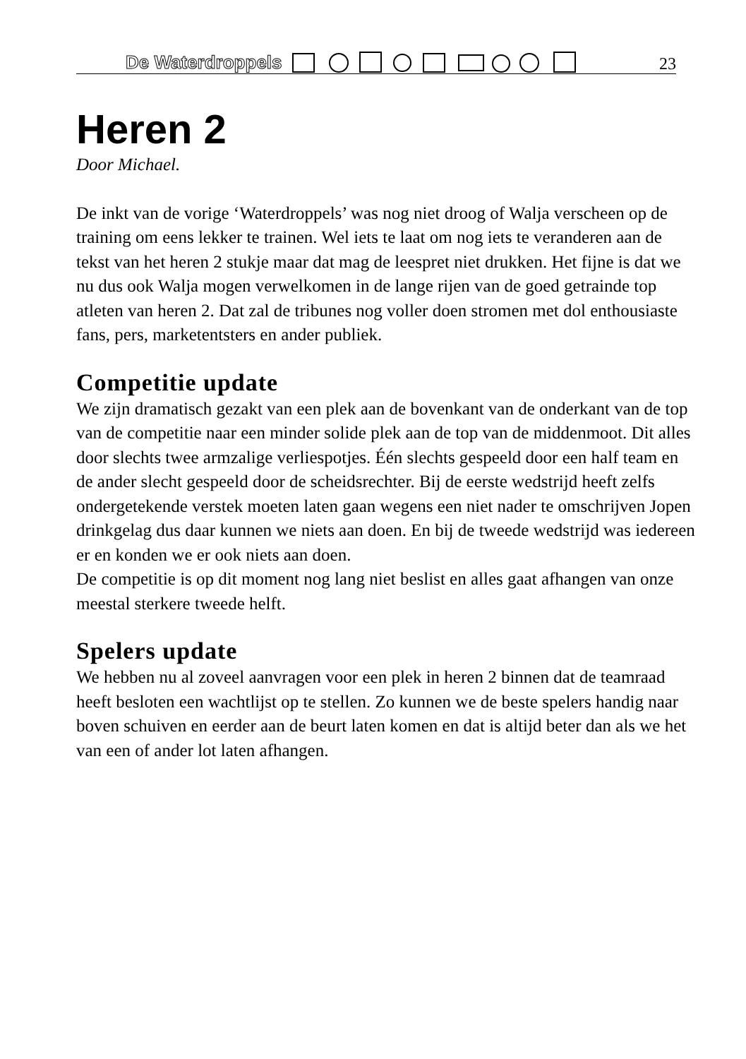De Waterdroppels 23
Heren 2
Door Michael.
De inkt van de vorige ‘Waterdroppels’ was nog niet droog of Walja verscheen op de training om eens lekker te trainen. Wel iets te laat om nog iets te veranderen aan de tekst van het heren 2 stukje maar dat mag de leespret niet drukken. Het fijne is dat we nu dus ook Walja mogen verwelkomen in de lange rijen van de goed getrainde top atleten van heren 2. Dat zal de tribunes nog voller doen stromen met dol enthousiaste fans, pers, marketentsters en ander publiek.
Competitie update
We zijn dramatisch gezakt van een plek aan de bovenkant van de onderkant van de top van de competitie naar een minder solide plek aan de top van de middenmoot. Dit alles door slechts twee armzalige verliespotjes. Één slechts gespeeld door een half team en de ander slecht gespeeld door de scheidsrechter. Bij de eerste wedstrijd heeft zelfs ondergetekende verstek moeten laten gaan wegens een niet nader te omschrijven Jopen drinkgelag dus daar kunnen we niets aan doen. En bij de tweede wedstrijd was iedereen er en konden we er ook niets aan doen.
De competitie is op dit moment nog lang niet beslist en alles gaat afhangen van onze meestal sterkere tweede helft.
Spelers update
We hebben nu al zoveel aanvragen voor een plek in heren 2 binnen dat de teamraad heeft besloten een wachtlijst op te stellen. Zo kunnen we de beste spelers handig naar boven schuiven en eerder aan de beurt laten komen en dat is altijd beter dan als we het van een of ander lot laten afhangen.